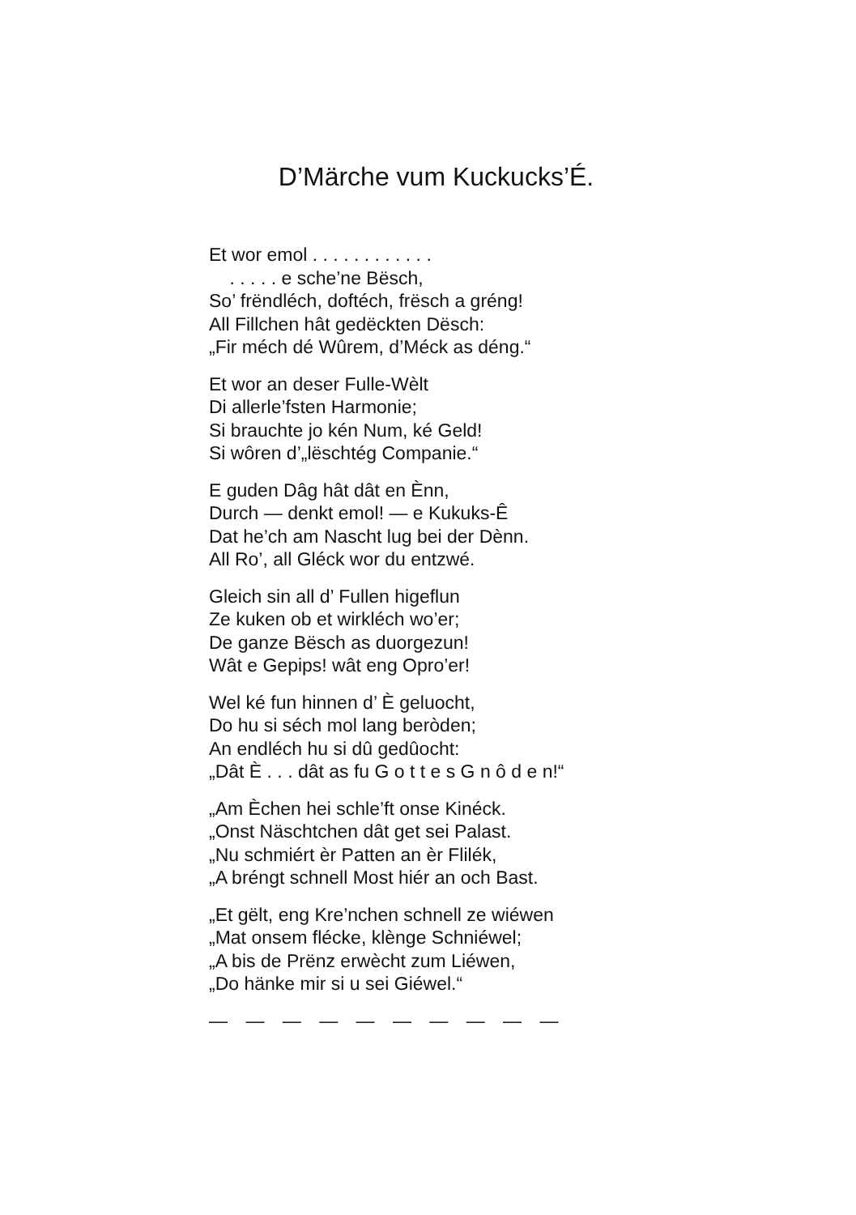D’Märche vum Kuckucks’É.
Et wor emol . . . . . . . . . . . .
. . . . . e sche’ne Bësch,
So’ frëndléch, doftéch, frësch a gréng!
All Fillchen hât gedëckten Dësch:
„Fir méch dé Wûrem, d’Méck as déng.“
Et wor an deser Fulle-Wèlt
Di allerle’fsten Harmonie;
Si brauchte jo kén Num, ké Geld!
Si wôren d’„lëschtég Companie.“
E guden Dâg hât dât en Ènn,
Durch — denkt emol! — e Kukuks-Ê
Dat he’ch am Nascht lug bei der Dènn.
All Ro’, all Gléck wor du entzwé.
Gleich sin all d’ Fullen higeflun
Ze kuken ob et wirkléch wo’er;
De ganze Bësch as duorgezun!
Wât e Gepips! wât eng Opro’er!
Wel ké fun hinnen d’ È geluocht,
Do hu si séch mol lang beròden;
An endléch hu si dû gedûocht:
„Dât È . . . dât as fu G o t t e s G n ô d e n!“
„Am Èchen hei schle’ft onse Kinéck.
„Onst Näschtchen dât get sei Palast.
„Nu schmiért èr Patten an èr Flilék,
„A bréngt schnell Most hiér an och Bast.
„Et gëlt, eng Kre’nchen schnell ze wiéwen
„Mat onsem flécke, klènge Schniéwel;
„A bis de Prënz erwècht zum Liéwen,
„Do hänke mir si u sei Giéwel.“
— — — — — — — — — —